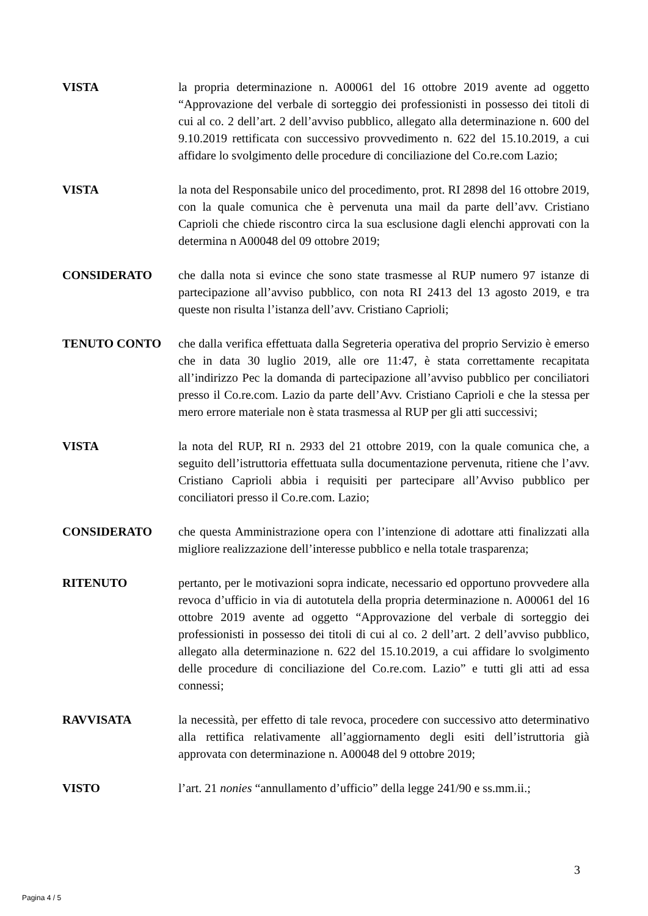VISTA la propria determinazione n. A00061 del 16 ottobre 2019 avente ad oggetto “Approvazione del verbale di sorteggio dei professionisti in possesso dei titoli di cui al co. 2 dell’art. 2 dell’avviso pubblico, allegato alla determinazione n. 600 del 9.10.2019 rettificata con successivo provvedimento n. 622 del 15.10.2019, a cui affidare lo svolgimento delle procedure di conciliazione del Co.re.com Lazio;
VISTA la nota del Responsabile unico del procedimento, prot. RI 2898 del 16 ottobre 2019, con la quale comunica che è pervenuta una mail da parte dell’avv. Cristiano Caprioli che chiede riscontro circa la sua esclusione dagli elenchi approvati con la determina n A00048 del 09 ottobre 2019;
CONSIDERATO che dalla nota si evince che sono state trasmesse al RUP numero 97 istanze di partecipazione all’avviso pubblico, con nota RI 2413 del 13 agosto 2019, e tra queste non risulta l’istanza dell’avv. Cristiano Caprioli;
TENUTO CONTO che dalla verifica effettuata dalla Segreteria operativa del proprio Servizio è emerso che in data 30 luglio 2019, alle ore 11:47, è stata correttamente recapitata all’indirizzo Pec la domanda di partecipazione all’avviso pubblico per conciliatori presso il Co.re.com. Lazio da parte dell’Avv. Cristiano Caprioli e che la stessa per mero errore materiale non è stata trasmessa al RUP per gli atti successivi;
VISTA la nota del RUP, RI n. 2933 del 21 ottobre 2019, con la quale comunica che, a seguito dell’istruttoria effettuata sulla documentazione pervenuta, ritiene che l’avv. Cristiano Caprioli abbia i requisiti per partecipare all’Avviso pubblico per conciliatori presso il Co.re.com. Lazio;
CONSIDERATO che questa Amministrazione opera con l’intenzione di adottare atti finalizzati alla migliore realizzazione dell’interesse pubblico e nella totale trasparenza;
RITENUTO pertanto, per le motivazioni sopra indicate, necessario ed opportuno provvedere alla revoca d’ufficio in via di autotutela della propria determinazione n. A00061 del 16 ottobre 2019 avente ad oggetto “Approvazione del verbale di sorteggio dei professionisti in possesso dei titoli di cui al co. 2 dell’art. 2 dell’avviso pubblico, allegato alla determinazione n. 622 del 15.10.2019, a cui affidare lo svolgimento delle procedure di conciliazione del Co.re.com. Lazio” e tutti gli atti ad essa connessi;
RAVVISATA la necessità, per effetto di tale revoca, procedere con successivo atto determinativo alla rettifica relativamente all’aggiornamento degli esiti dell’istruttoria già approvata con determinazione n. A00048 del 9 ottobre 2019;
VISTO l’art. 21 nonies “annullamento d’ufficio” della legge 241/90 e ss.mm.ii.;
3
Pagina 4 / 5